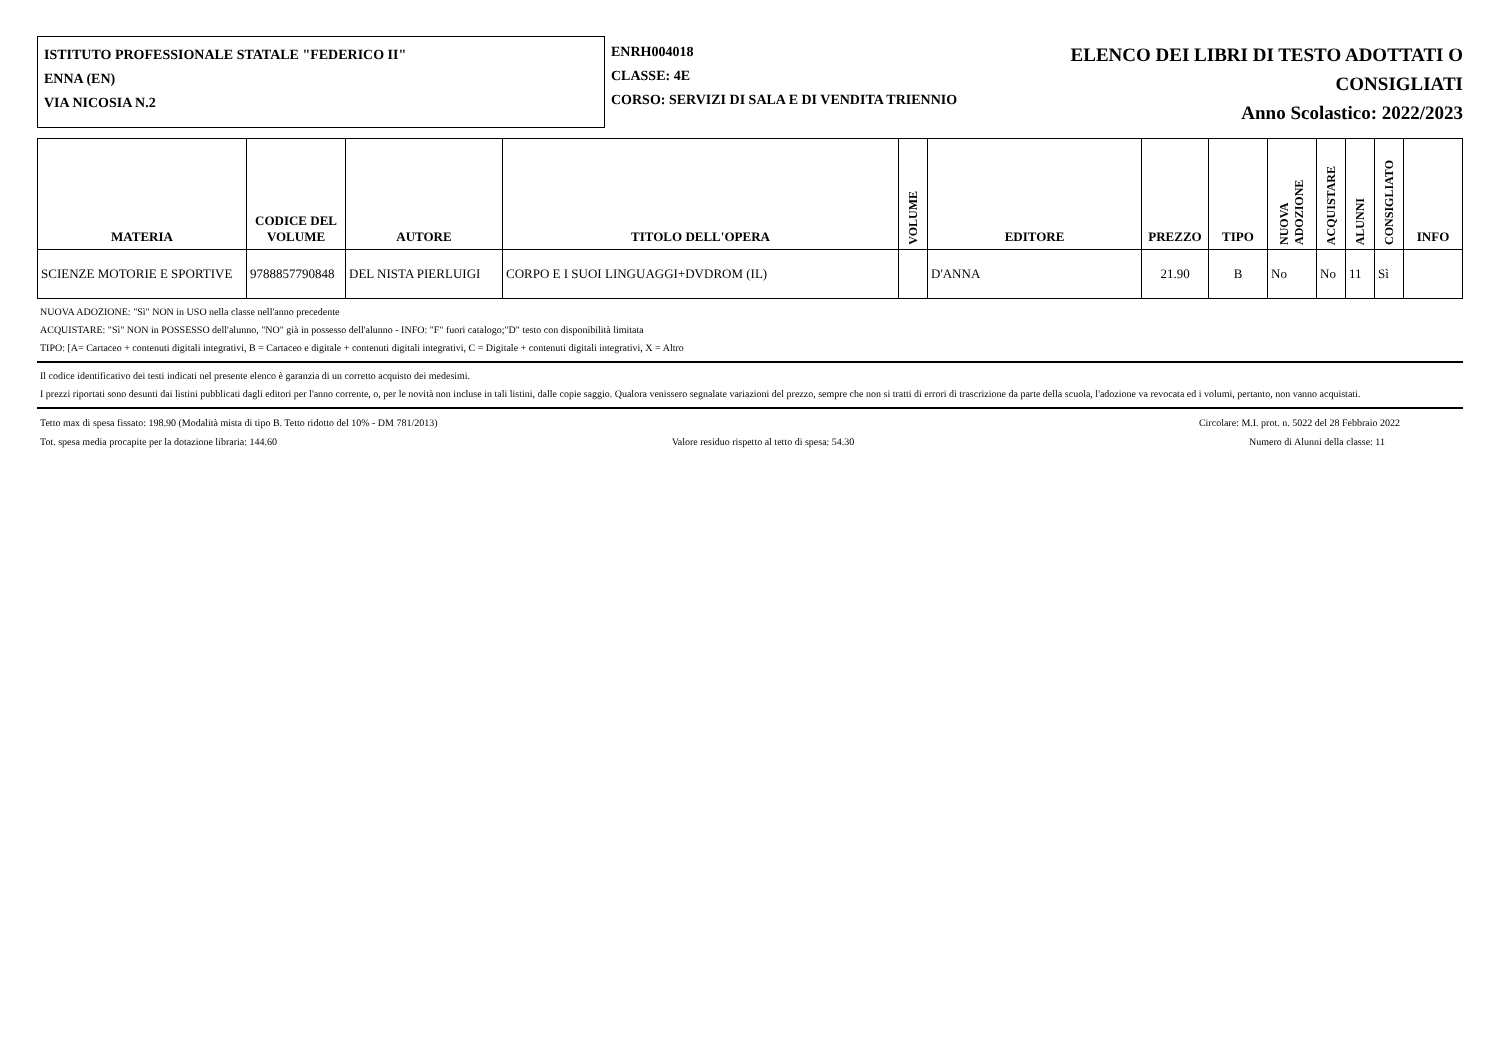ISTITUTO PROFESSIONALE STATALE "FEDERICO II"
ENNA (EN)
VIA NICOSIA N.2
ENRH004018
CLASSE: 4E
CORSO: SERVIZI DI SALA E DI VENDITA TRIENNIO
ELENCO DEI LIBRI DI TESTO ADOTTATI O
CONSIGLIATI
Anno Scolastico: 2022/2023
| MATERIA | CODICE DEL VOLUME | AUTORE | TITOLO DELL'OPERA | VOLUME | EDITORE | PREZZO | TIPO | NUOVA ADOZIONE | ACQUISTARE | ALUNNI | CONSIGLIATO | INFO |
| --- | --- | --- | --- | --- | --- | --- | --- | --- | --- | --- | --- | --- |
| SCIENZE MOTORIE E SPORTIVE | 9788857790848 | DEL NISTA PIERLUIGI | CORPO E I SUOI LINGUAGGI+DVDROM (IL) | | D'ANNA | 21.90 | B | No | No | 11 | Sì | |
NUOVA ADOZIONE: "Sì" NON in USO nella classe nell'anno precedente
ACQUISTARE: "Sì" NON in POSSESSO dell'alunno, "NO" già in possesso dell'alunno - INFO: "F" fuori catalogo;"D" testo con disponibilità limitata
TIPO: [A= Cartaceo + contenuti digitali integrativi, B = Cartaceo e digitale + contenuti digitali integrativi, C = Digitale + contenuti digitali integrativi, X = Altro
Il codice identificativo dei testi indicati nel presente elenco è garanzia di un corretto acquisto dei medesimi.
I prezzi riportati sono desunti dai listini pubblicati dagli editori per l'anno corrente, o, per le novità non incluse in tali listini, dalle copie saggio. Qualora venissero segnalate variazioni del prezzo, sempre che non si tratti di errori di trascrizione da parte della scuola, l'adozione va revocata ed i volumi, pertanto, non vanno acquistati.
Tetto max di spesa fissato: 198.90 (Modalità mista di tipo B. Tetto ridotto del 10% - DM 781/2013) Circolare: M.I. prot. n. 5022 del 28 Febbraio 2022
Tot. spesa media procapite per la dotazione libraria: 144.60 Valore residuo rispetto al tetto di spesa: 54.30 Numero di Alunni della classe: 11